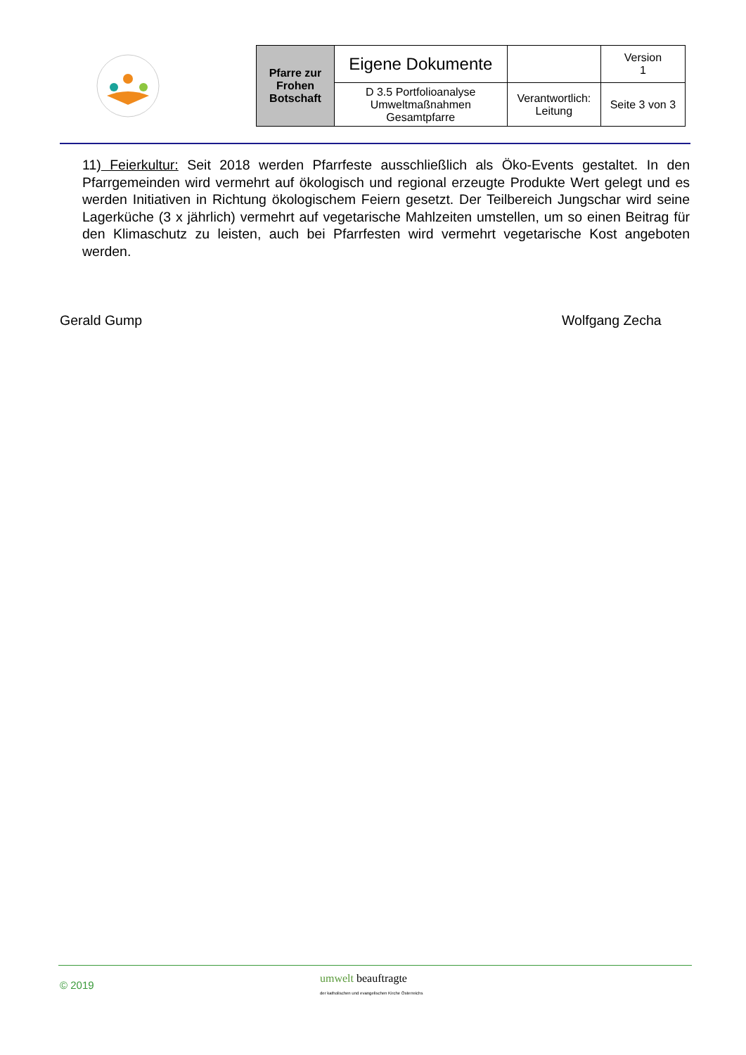| Pfarre zur Frohen Botschaft | Eigene Dokumente | | Version 1 |
| | D 3.5 Portfolioanalyse Umweltmaßnahmen Gesamtpfarre | Verantwortlich: Leitung | Seite 3 von 3 |
11) Feierkultur: Seit 2018 werden Pfarrfeste ausschließlich als Öko-Events gestaltet. In den Pfarrgemeinden wird vermehrt auf ökologisch und regional erzeugte Produkte Wert gelegt und es werden Initiativen in Richtung ökologischem Feiern gesetzt. Der Teilbereich Jungschar wird seine Lagerküche (3 x jährlich) vermehrt auf vegetarische Mahlzeiten umstellen, um so einen Beitrag für den Klimaschutz zu leisten, auch bei Pfarrfesten wird vermehrt vegetarische Kost angeboten werden.
Gerald Gump Wolfgang Zecha
© 2019
umwelt beauftragte
der katholischen und evangelischen Kirche Österreichs